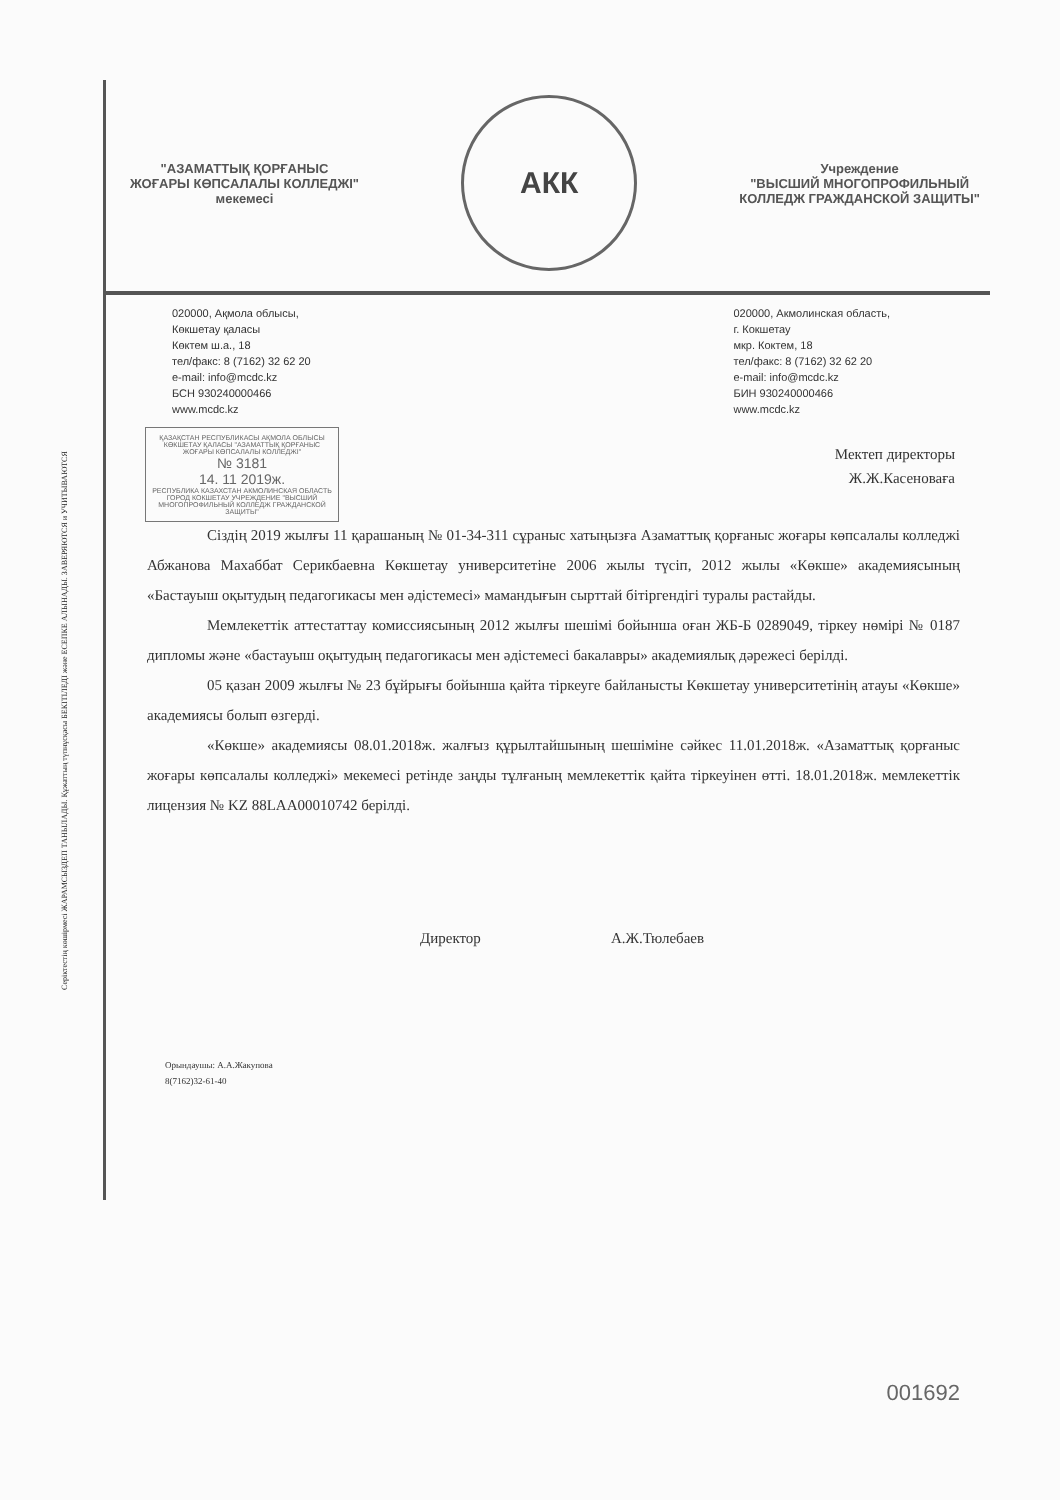Серіктестің көшірмесі ЖАРАМСЫЗДЕП ТАНЫЛАДЫ. Құжаттың түпнұсқасы БЕКІТІЛЕДІ және ЕСЕПКЕ АЛЫНАДЫ. ЗАВЕРЯЮТСЯ и УЧИТЫВАЮТСЯ
"АЗАМАТТЫҚ ҚОРҒАНЫС
ЖОҒАРЫ КӨПСАЛАЛЫ КОЛЛЕДЖІ"
мекемесі
АКК
Учреждение
"ВЫСШИЙ МНОГОПРОФИЛЬНЫЙ
КОЛЛЕДЖ ГРАЖДАНСКОЙ ЗАЩИТЫ"
020000, Ақмола облысы,
Көкшетау қаласы
Көктем ш.а., 18
тел/факс: 8 (7162) 32 62 20
e-mail: info@mcdc.kz
БСН 930240000466
www.mcdc.kz
020000, Акмолинская область,
г. Кокшетау
мкр. Коктем, 18
тел/факс: 8 (7162) 32 62 20
e-mail: info@mcdc.kz
БИН 930240000466
www.mcdc.kz
ҚАЗАҚСТАН РЕСПУБЛИКАСЫ АҚМОЛА ОБЛЫСЫ КӨКШЕТАУ ҚАЛАСЫ "АЗАМАТТЫҚ ҚОРҒАНЫС ЖОҒАРЫ КӨПСАЛАЛЫ КОЛЛЕДЖІ"
№ 3181
14. 11 2019ж.
РЕСПУБЛИКА КАЗАХСТАН АКМОЛИНСКАЯ ОБЛАСТЬ ГОРОД КОКШЕТАУ УЧРЕЖДЕНИЕ "ВЫСШИЙ МНОГОПРОФИЛЬНЫЙ КОЛЛЕДЖ ГРАЖДАНСКОЙ ЗАЩИТЫ"
Мектеп директоры
Ж.Ж.Касеноваға
Сіздің 2019 жылғы 11 қарашаның № 01-34-311 сұраныс хатыңызға Азаматтық қорғаныс жоғары көпсалалы колледжі Абжанова Махаббат Серикбаевна Көкшетау университетіне 2006 жылы түсіп, 2012 жылы «Көкше» академиясының «Бастауыш оқытудың педагогикасы мен әдістемесі» мамандығын сырттай бітіргендігі туралы растайды.
Мемлекеттік аттестаттау комиссиясының 2012 жылғы шешімі бойынша оған ЖБ-Б 0289049, тіркеу нөмірі № 0187 дипломы және «бастауыш оқытудың педагогикасы мен әдістемесі бакалавры» академиялық дәрежесі берілді.
05 қазан 2009 жылғы № 23 бұйрығы бойынша қайта тіркеуге байланысты Көкшетау университетінің атауы «Көкше» академиясы болып өзгерді.
«Көкше» академиясы 08.01.2018ж. жалғыз құрылтайшының шешіміне сәйкес 11.01.2018ж. «Азаматтық қорғаныс жоғары көпсалалы колледжі» мекемесі ретінде заңды тұлғаның мемлекеттік қайта тіркеуінен өтті. 18.01.2018ж. мемлекеттік лицензия № KZ 88LAA00010742 берілді.
Директор А.Ж.Тюлебаев
Орындаушы: А.А.Жакупова
8(7162)32-61-40
001692